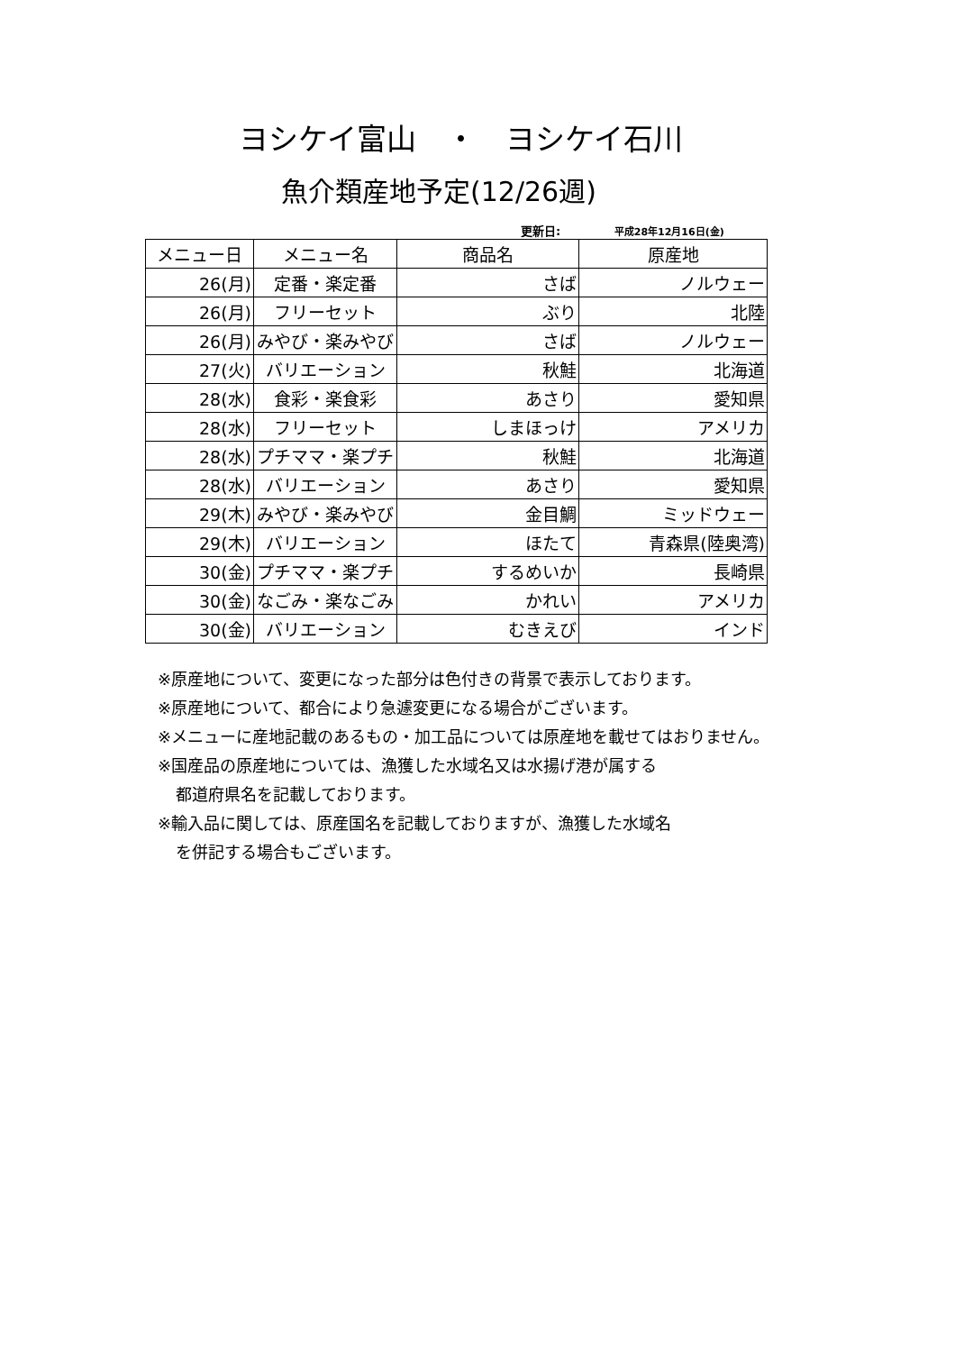ヨシケイ富山　・　ヨシケイ石川
魚介類産地予定(12/26週)
更新日: 平成28年12月16日(金)
| メニュー日 | メニュー名 | 商品名 | 原産地 |
| --- | --- | --- | --- |
| 26(月) | 定番・楽定番 | さば | ノルウェー |
| 26(月) | フリーセット | ぶり | 北陸 |
| 26(月) | みやび・楽みやび | さば | ノルウェー |
| 27(火) | バリエーション | 秋鮭 | 北海道 |
| 28(水) | 食彩・楽食彩 | あさり | 愛知県 |
| 28(水) | フリーセット | しまほっけ | アメリカ |
| 28(水) | プチママ・楽プチ | 秋鮭 | 北海道 |
| 28(水) | バリエーション | あさり | 愛知県 |
| 29(木) | みやび・楽みやび | 金目鯛 | ミッドウェー |
| 29(木) | バリエーション | ほたて | 青森県(陸奥湾) |
| 30(金) | プチママ・楽プチ | するめいか | 長崎県 |
| 30(金) | なごみ・楽なごみ | かれい | アメリカ |
| 30(金) | バリエーション | むきえび | インド |
※原産地について、変更になった部分は色付きの背景で表示しております。
※原産地について、都合により急遽変更になる場合がございます。
※メニューに産地記載のあるもの・加工品については原産地を載せてはおりません。
※国産品の原産地については、漁獲した水域名又は水揚げ港が属する
都道府県名を記載しております。
※輸入品に関しては、原産国名を記載しておりますが、漁獲した水域名
を併記する場合もございます。